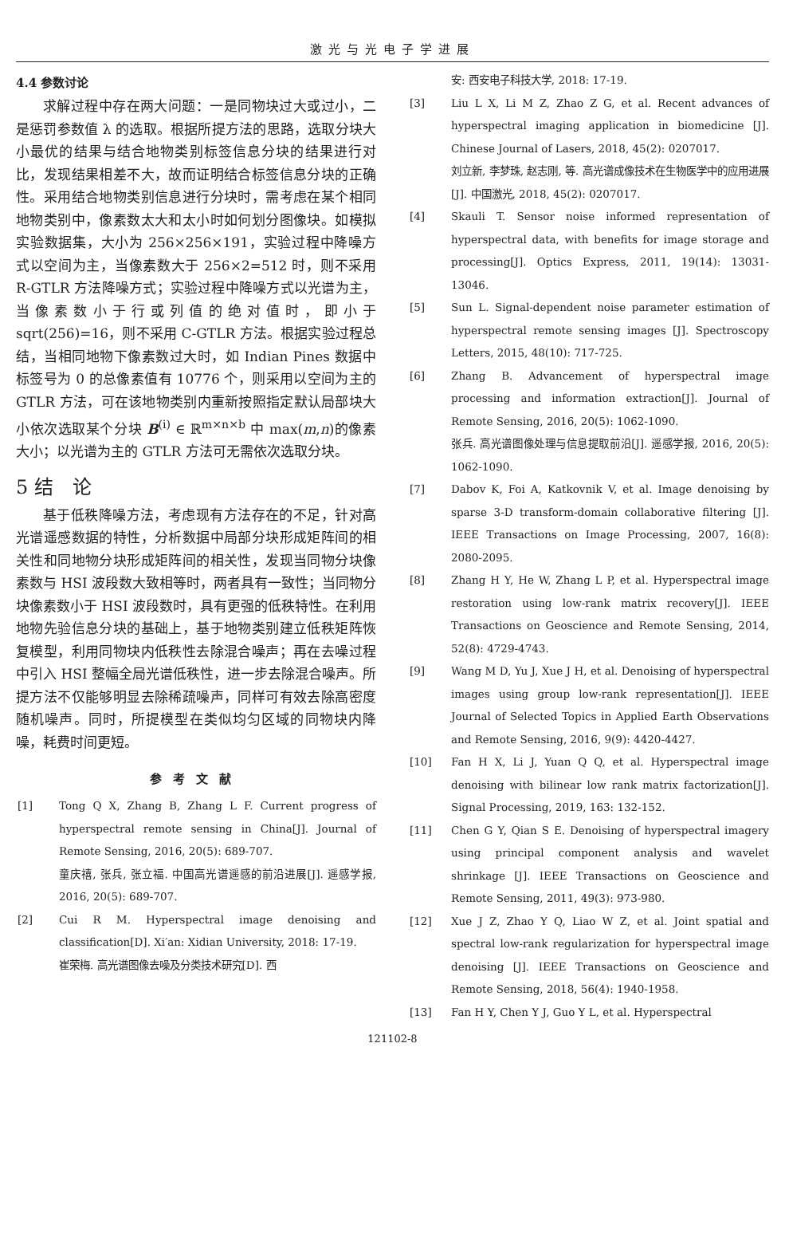激光与光电子学进展
4.4 参数讨论
求解过程中存在两大问题：一是同物块过大或过小，二是惩罚参数值 λ 的选取。根据所提方法的思路，选取分块大小最优的结果与结合地物类别标签信息分块的结果进行对比，发现结果相差不大，故而证明结合标签信息分块的正确性。采用结合地物类别信息进行分块时，需考虑在某个相同地物类别中，像素数太大和太小时如何划分图像块。如模拟实验数据集，大小为 256×256×191，实验过程中降噪方式以空间为主，当像素数大于 256×2=512 时，则不采用 R-GTLR 方法降噪方式；实验过程中降噪方式以光谱为主，当像素数小于行或列值的绝对值时，即小于 sqrt(256)=16，则不采用 C-GTLR 方法。根据实验过程总结，当相同地物下像素数过大时，如 Indian Pines 数据中标签号为 0 的总像素值有 10776 个，则采用以空间为主的 GTLR 方法，可在该地物类别内重新按照指定默认局部块大小依次选取某个分块 B<sup>(i)</sup> ∈ ℝ<sup>m×n×b</sup> 中 max(m,n)的像素大小；以光谱为主的 GTLR 方法可无需依次选取分块。
5 结　论
基于低秩降噪方法，考虑现有方法存在的不足，针对高光谱遥感数据的特性，分析数据中局部分块形成矩阵间的相关性和同地物分块形成矩阵间的相关性，发现当同物分块像素数与 HSI 波段数大致相等时，两者具有一致性；当同物分块像素数小于 HSI 波段数时，具有更强的低秩特性。在利用地物先验信息分块的基础上，基于地物类别建立低秩矩阵恢复模型，利用同物块内低秩性去除混合噪声；再在去噪过程中引入 HSI 整幅全局光谱低秩性，进一步去除混合噪声。所提方法不仅能够明显去除稀疏噪声，同样可有效去除高密度随机噪声。同时，所提模型在类似均匀区域的同物块内降噪，耗费时间更短。
参考文献
[1] Tong Q X, Zhang B, Zhang L F. Current progress of hyperspectral remote sensing in China[J]. Journal of Remote Sensing, 2016, 20(5): 689-707.
童庆禧, 张兵, 张立福. 中国高光谱遥感的前沿进展[J]. 遥感学报, 2016, 20(5): 689-707.
[2] Cui R M. Hyperspectral image denoising and classification[D]. Xi′an: Xidian University, 2018: 17-19.
崔荣梅. 高光谱图像去噪及分类技术研究[D]. 西
安: 西安电子科技大学, 2018: 17-19.
[3] Liu L X, Li M Z, Zhao Z G, et al. Recent advances of hyperspectral imaging application in biomedicine [J]. Chinese Journal of Lasers, 2018, 45(2): 0207017.
刘立新, 李梦珠, 赵志刚, 等. 高光谱成像技术在生物医学中的应用进展[J]. 中国激光, 2018, 45(2): 0207017.
[4] Skauli T. Sensor noise informed representation of hyperspectral data, with benefits for image storage and processing[J]. Optics Express, 2011, 19(14): 13031-13046.
[5] Sun L. Signal-dependent noise parameter estimation of hyperspectral remote sensing images [J]. Spectroscopy Letters, 2015, 48(10): 717-725.
[6] Zhang B. Advancement of hyperspectral image processing and information extraction[J]. Journal of Remote Sensing, 2016, 20(5): 1062-1090.
张兵. 高光谱图像处理与信息提取前沿[J]. 遥感学报, 2016, 20(5): 1062-1090.
[7] Dabov K, Foi A, Katkovnik V, et al. Image denoising by sparse 3-D transform-domain collaborative filtering [J]. IEEE Transactions on Image Processing, 2007, 16(8): 2080-2095.
[8] Zhang H Y, He W, Zhang L P, et al. Hyperspectral image restoration using low-rank matrix recovery[J]. IEEE Transactions on Geoscience and Remote Sensing, 2014, 52(8): 4729-4743.
[9] Wang M D, Yu J, Xue J H, et al. Denoising of hyperspectral images using group low-rank representation[J]. IEEE Journal of Selected Topics in Applied Earth Observations and Remote Sensing, 2016, 9(9): 4420-4427.
[10] Fan H X, Li J, Yuan Q Q, et al. Hyperspectral image denoising with bilinear low rank matrix factorization[J]. Signal Processing, 2019, 163: 132-152.
[11] Chen G Y, Qian S E. Denoising of hyperspectral imagery using principal component analysis and wavelet shrinkage [J]. IEEE Transactions on Geoscience and Remote Sensing, 2011, 49(3): 973-980.
[12] Xue J Z, Zhao Y Q, Liao W Z, et al. Joint spatial and spectral low-rank regularization for hyperspectral image denoising [J]. IEEE Transactions on Geoscience and Remote Sensing, 2018, 56(4): 1940-1958.
[13] Fan H Y, Chen Y J, Guo Y L, et al. Hyperspectral
121102-8